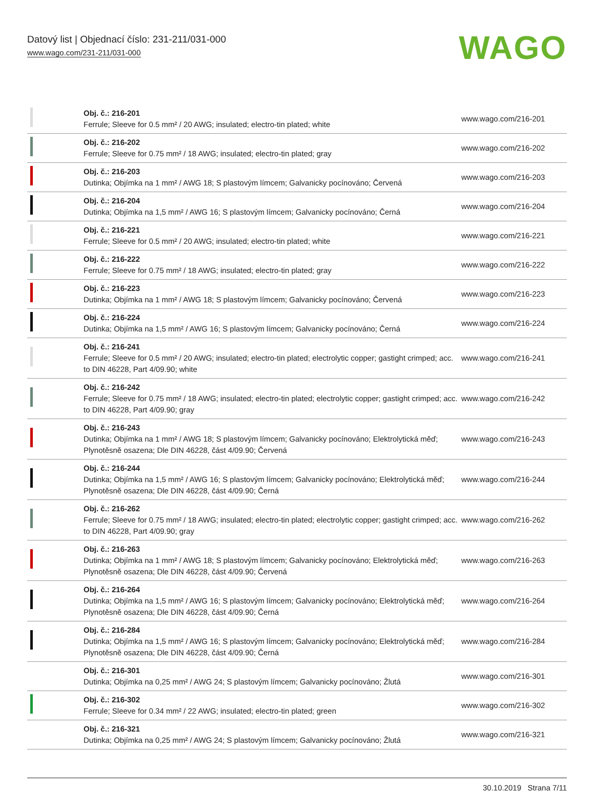Datový list | Objednací číslo: 231-211/031-000
www.wago.com/231-211/031-000
WAGO
| | Obj. č.: 216-201 Ferrule; Sleeve for 0.5 mm² / 20 AWG; insulated; electro-tin plated; white | www.wago.com/216-201 |
| | Obj. č.: 216-202 Ferrule; Sleeve for 0.75 mm² / 18 AWG; insulated; electro-tin plated; gray | www.wago.com/216-202 |
| | Obj. č.: 216-203 Dutinka; Objímka na 1 mm² / AWG 18; S plastovým límcem; Galvanicky pocínováno; Červená | www.wago.com/216-203 |
| | Obj. č.: 216-204 Dutinka; Objímka na 1,5 mm² / AWG 16; S plastovým límcem; Galvanicky pocínováno; Černá | www.wago.com/216-204 |
| | Obj. č.: 216-221 Ferrule; Sleeve for 0.5 mm² / 20 AWG; insulated; electro-tin plated; white | www.wago.com/216-221 |
| | Obj. č.: 216-222 Ferrule; Sleeve for 0.75 mm² / 18 AWG; insulated; electro-tin plated; gray | www.wago.com/216-222 |
| | Obj. č.: 216-223 Dutinka; Objímka na 1 mm² / AWG 18; S plastovým límcem; Galvanicky pocínováno; Červená | www.wago.com/216-223 |
| | Obj. č.: 216-224 Dutinka; Objímka na 1,5 mm² / AWG 16; S plastovým límcem; Galvanicky pocínováno; Černá | www.wago.com/216-224 |
| | Obj. č.: 216-241 Ferrule; Sleeve for 0.5 mm² / 20 AWG; insulated; electro-tin plated; electrolytic copper; gastight crimped; acc. to DIN 46228, Part 4/09.90; white | www.wago.com/216-241 |
| | Obj. č.: 216-242 Ferrule; Sleeve for 0.75 mm² / 18 AWG; insulated; electro-tin plated; electrolytic copper; gastight crimped; acc. to DIN 46228, Part 4/09.90; gray | www.wago.com/216-242 |
| | Obj. č.: 216-243 Dutinka; Objímka na 1 mm² / AWG 18; S plastovým límcem; Galvanicky pocínováno; Elektrolytická měď; Plynotěsně osazena; Dle DIN 46228, část 4/09.90; Červená | www.wago.com/216-243 |
| | Obj. č.: 216-244 Dutinka; Objímka na 1,5 mm² / AWG 16; S plastovým límcem; Galvanicky pocínováno; Elektrolytická měď; Plynotěsně osazena; Dle DIN 46228, část 4/09.90; Černá | www.wago.com/216-244 |
| | Obj. č.: 216-262 Ferrule; Sleeve for 0.75 mm² / 18 AWG; insulated; electro-tin plated; electrolytic copper; gastight crimped; acc. to DIN 46228, Part 4/09.90; gray | www.wago.com/216-262 |
| | Obj. č.: 216-263 Dutinka; Objímka na 1 mm² / AWG 18; S plastovým límcem; Galvanicky pocínováno; Elektrolytická měď; Plynotěsně osazena; Dle DIN 46228, část 4/09.90; Červená | www.wago.com/216-263 |
| | Obj. č.: 216-264 Dutinka; Objímka na 1,5 mm² / AWG 16; S plastovým límcem; Galvanicky pocínováno; Elektrolytická měď; Plynotěsně osazena; Dle DIN 46228, část 4/09.90; Černá | www.wago.com/216-264 |
| | Obj. č.: 216-284 Dutinka; Objímka na 1,5 mm² / AWG 16; S plastovým límcem; Galvanicky pocínováno; Elektrolytická měď; Plynotěsně osazena; Dle DIN 46228, část 4/09.90; Černá | www.wago.com/216-284 |
| | Obj. č.: 216-301 Dutinka; Objímka na 0,25 mm² / AWG 24; S plastovým límcem; Galvanicky pocínováno; Žlutá | www.wago.com/216-301 |
| | Obj. č.: 216-302 Ferrule; Sleeve for 0.34 mm² / 22 AWG; insulated; electro-tin plated; green | www.wago.com/216-302 |
| | Obj. č.: 216-321 Dutinka; Objímka na 0,25 mm² / AWG 24; S plastovým límcem; Galvanicky pocínováno; Žlutá | www.wago.com/216-321 |
30.10.2019 Strana 7/11